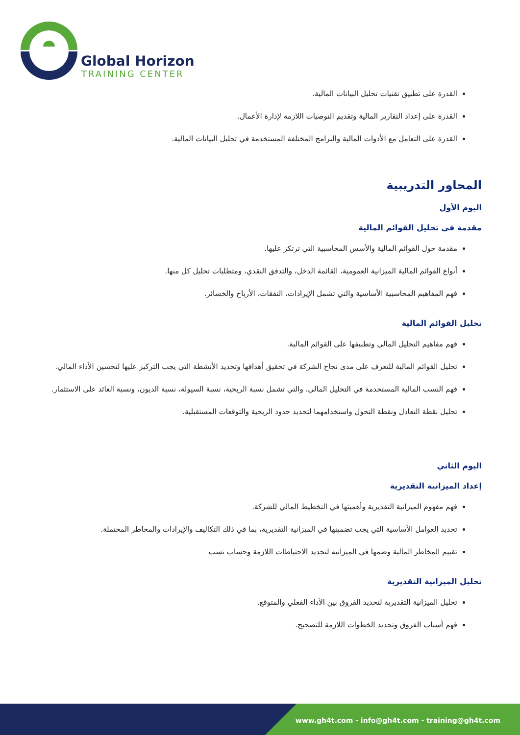Global Horizon
TRAINING CENTER
القدرة على تطبيق تقنيات تحليل البيانات المالية.
القدرة على إعداد التقارير المالية وتقديم التوصيات اللازمة لإدارة الأعمال.
القدرة على التعامل مع الأدوات المالية والبرامج المختلفة المستخدمة في تحليل البيانات المالية.
المحاور التدريبية
اليوم الأول
مقدمة في تحليل القوائم المالية
مقدمة حول القوائم المالية والأسس المحاسبية التي ترتكز عليها.
أنواع القوائم المالية الميزانية العمومية، القائمة الدخل، والتدفق النقدي، ومتطلبات تحليل كل منها.
فهم المفاهيم المحاسبية الأساسية والتي تشمل الإيرادات، النفقات، الأرباح والخسائر.
تحليل القوائم المالية
فهم مفاهيم التحليل المالي وتطبيقها على القوائم المالية.
تحليل القوائم المالية للتعرف على مدى نجاح الشركة في تحقيق أهدافها وتحديد الأنشطة التي يجب التركيز عليها لتحسين الأداء المالي.
فهم النسب المالية المستخدمة في التحليل المالي، والتي تشمل نسبة الربحية، نسبة السيولة، نسبة الديون، ونسبة العائد على الاستثمار.
تحليل نقطة التعادل ونقطة التحول واستخدامهما لتحديد حدود الربحية والتوقعات المستقبلية.
اليوم الثاني
إعداد الميزانية التقديرية
فهم مفهوم الميزانية التقديرية وأهميتها في التخطيط المالي للشركة.
تحديد العوامل الأساسية التي يجب تضمينها في الميزانية التقديرية، بما في ذلك التكاليف والإيرادات والمخاطر المحتملة.
تقييم المخاطر المالية وضمها في الميزانية لتحديد الاحتياطات اللازمة وحساب نسب
تحليل الميزانية التقديرية
تحليل الميزانية التقديرية لتحديد الفروق بين الأداء الفعلي والمتوقع.
فهم أسباب الفروق وتحديد الخطوات اللازمة للتصحيح.
www.gh4t.com - info@gh4t.com - training@gh4t.com